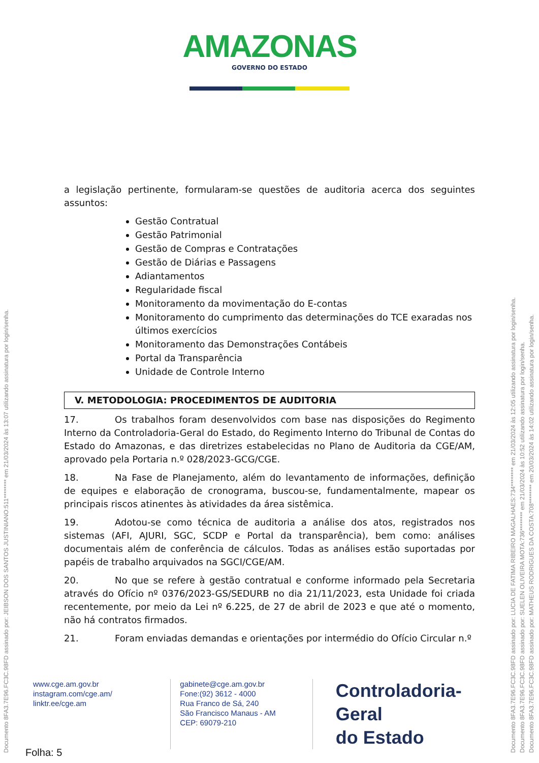AMAZONAS
GOVERNO DO ESTADO
a legislação pertinente, formularam-se questões de auditoria acerca dos seguintes assuntos:
Gestão Contratual
Gestão Patrimonial
Gestão de Compras e Contratações
Gestão de Diárias e Passagens
Adiantamentos
Regularidade fiscal
Monitoramento da movimentação do E-contas
Monitoramento do cumprimento das determinações do TCE exaradas nos últimos exercícios
Monitoramento das Demonstrações Contábeis
Portal da Transparência
Unidade de Controle Interno
V. METODOLOGIA: PROCEDIMENTOS DE AUDITORIA
17. Os trabalhos foram desenvolvidos com base nas disposições do Regimento Interno da Controladoria-Geral do Estado, do Regimento Interno do Tribunal de Contas do Estado do Amazonas, e das diretrizes estabelecidas no Plano de Auditoria da CGE/AM, aprovado pela Portaria n.º 028/2023-GCG/CGE.
18. Na Fase de Planejamento, além do levantamento de informações, definição de equipes e elaboração de cronograma, buscou-se, fundamentalmente, mapear os principais riscos atinentes às atividades da área sistêmica.
19. Adotou-se como técnica de auditoria a análise dos atos, registrados nos sistemas (AFI, AJURI, SGC, SCDP e Portal da transparência), bem como: análises documentais além de conferência de cálculos. Todas as análises estão suportadas por papéis de trabalho arquivados na SGCI/CGE/AM.
20. No que se refere à gestão contratual e conforme informado pela Secretaria através do Ofício nº 0376/2023-GS/SEDURB no dia 21/11/2023, esta Unidade foi criada recentemente, por meio da Lei nº 6.225, de 27 de abril de 2023 e que até o momento, não há contratos firmados.
21. Foram enviadas demandas e orientações por intermédio do Ofício Circular n.º
www.cge.am.gov.br
instagram.com/cge.am/
linktr.ee/cge.am
gabinete@cge.am.gov.br
Fone:(92) 3612 - 4000
Rua Franco de Sá, 240
São Francisco Manaus - AM
CEP: 69079-210
Controladoria-Geral
do Estado
Folha: 5
Documento 8FA3.7E96.FC3C.98FD assinado por: JEIBSON DOS SANTOS JUSTINIANO:511******** em 21/03/2024 às 13:07 utilizando assinatura por login/senha.
Documento 8FA3.7E96.FC3C.98FD assinado por: LUCIA DE FATIMA RIBEIRO MAGALHAES:734******** em 21/03/2024 às 12:05 utilizando assinatura por login/senha.
Documento 8FA3.7E96.FC3C.98FD assinado por: SUELEN OLIVEIRA MOTA:736******** em 21/03/2024 às 10:52 utilizando assinatura por login/senha.
Documento 8FA3.7E96.FC3C.98FD assinado por: MATHEUS RODRIGUES DA COSTA:708******** em 20/03/2024 às 14:02 utilizando assinatura por login/senha.